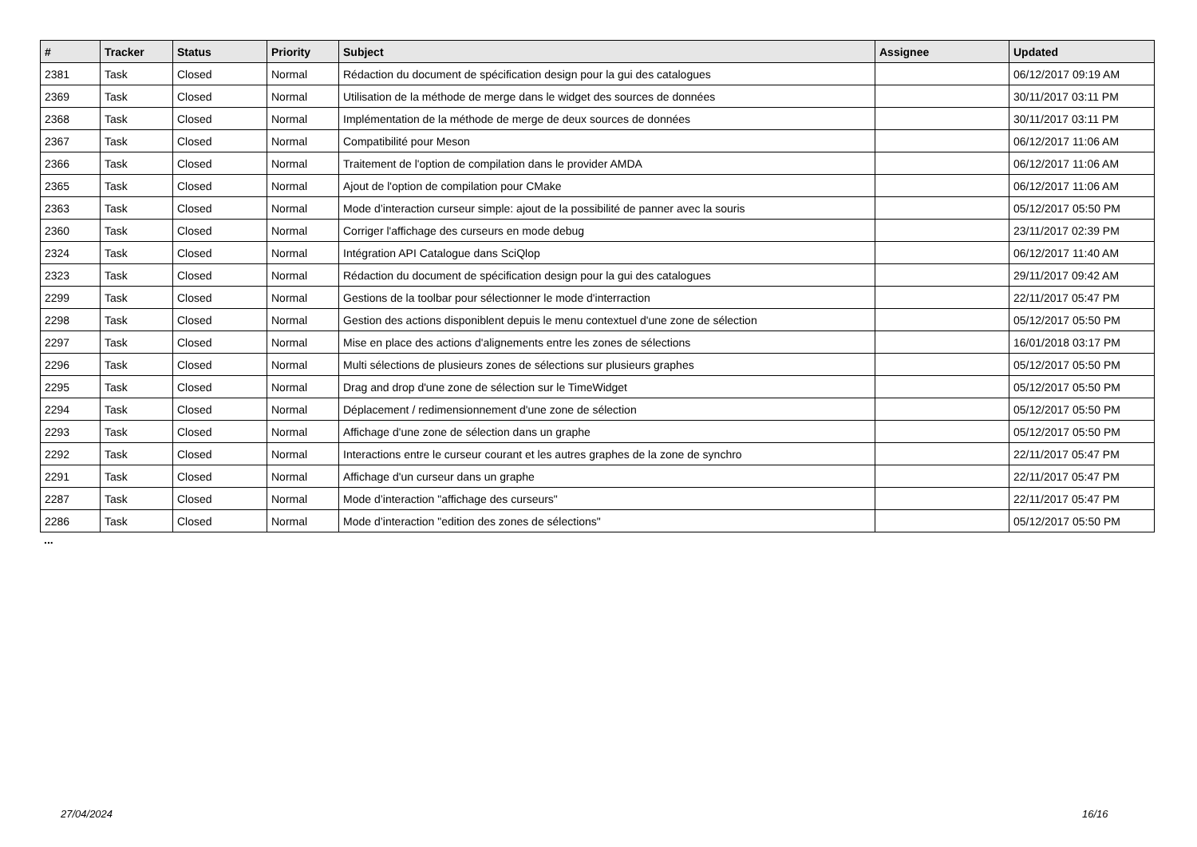| # | Tracker | Status | Priority | Subject | Assignee | Updated |
| --- | --- | --- | --- | --- | --- | --- |
| 2381 | Task | Closed | Normal | Rédaction du document de spécification design pour la gui des catalogues | | 06/12/2017 09:19 AM |
| 2369 | Task | Closed | Normal | Utilisation de la méthode de merge dans le widget des sources de données | | 30/11/2017 03:11 PM |
| 2368 | Task | Closed | Normal | Implémentation de la méthode de merge de deux sources de données | | 30/11/2017 03:11 PM |
| 2367 | Task | Closed | Normal | Compatibilité pour Meson | | 06/12/2017 11:06 AM |
| 2366 | Task | Closed | Normal | Traitement de l'option de compilation dans le provider AMDA | | 06/12/2017 11:06 AM |
| 2365 | Task | Closed | Normal | Ajout de l'option de compilation pour CMake | | 06/12/2017 11:06 AM |
| 2363 | Task | Closed | Normal | Mode d’interaction curseur simple: ajout de la possibilité de panner avec la souris | | 05/12/2017 05:50 PM |
| 2360 | Task | Closed | Normal | Corriger l'affichage des curseurs en mode debug | | 23/11/2017 02:39 PM |
| 2324 | Task | Closed | Normal | Intégration API Catalogue dans SciQlop | | 06/12/2017 11:40 AM |
| 2323 | Task | Closed | Normal | Rédaction du document de spécification design pour la gui des catalogues | | 29/11/2017 09:42 AM |
| 2299 | Task | Closed | Normal | Gestions de la toolbar pour sélectionner le mode d'interraction | | 22/11/2017 05:47 PM |
| 2298 | Task | Closed | Normal | Gestion des actions disponiblent depuis le menu contextuel d'une zone de sélection | | 05/12/2017 05:50 PM |
| 2297 | Task | Closed | Normal | Mise en place des actions d'alignements entre les zones de sélections | | 16/01/2018 03:17 PM |
| 2296 | Task | Closed | Normal | Multi sélections de plusieurs zones de sélections sur plusieurs graphes | | 05/12/2017 05:50 PM |
| 2295 | Task | Closed | Normal | Drag and drop d'une zone de sélection sur le TimeWidget | | 05/12/2017 05:50 PM |
| 2294 | Task | Closed | Normal | Déplacement / redimensionnement d'une zone de sélection | | 05/12/2017 05:50 PM |
| 2293 | Task | Closed | Normal | Affichage d'une zone de sélection dans un graphe | | 05/12/2017 05:50 PM |
| 2292 | Task | Closed | Normal | Interactions entre le curseur courant et les autres graphes de la zone de synchro | | 22/11/2017 05:47 PM |
| 2291 | Task | Closed | Normal | Affichage d'un curseur dans un graphe | | 22/11/2017 05:47 PM |
| 2287 | Task | Closed | Normal | Mode d’interaction "affichage des curseurs" | | 22/11/2017 05:47 PM |
| 2286 | Task | Closed | Normal | Mode d’interaction "edition des zones de sélections" | | 05/12/2017 05:50 PM |
...
27/04/2024 16/16